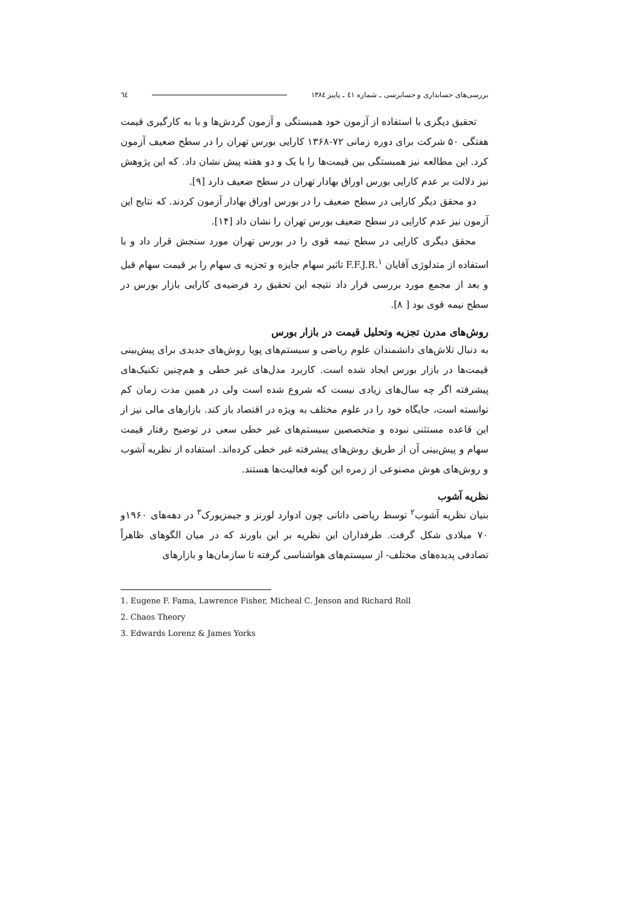بررسی‌های حسابداری و حسابرسی ـ شماره ٤١ ـ پاییز ١٣٨٤ ٦٤
تحقیق دیگری با استفاده از آزمون خود همبستگی و آزمون گردش‌ها و با به کارگیری قیمت هفتگی ۵۰ شرکت برای دوره زمانی ۷۲-۱۳۶۸ کارایی بورس تهران را در سطح ضعیف آزمون کرد. این مطالعه نیز همبستگی بین قیمت‌ها را با یک و دو هفته پیش نشان داد. که این پژوهش نیز دلالت بر عدم کارایی بورس اوراق بهادار تهران در سطح ضعیف دارد [۹].
دو محقق دیگر کارایی در سطح ضعیف را در بورس اوراق بهادار آزمون کردند. که نتایج این آزمون نیز عدم کارایی در سطح ضعیف بورس تهران را نشان داد [۱۴].
محقق دیگری کارایی در سطح نیمه قوی را در بورس تهران مورد سنجش قرار داد و با استفاده از متدلوژی آقایان F.F.J.R.<sup>۱</sup> تاثیر سهام جایزه و تجزیه ی سهام را بر قیمت سهام قبل و بعد از مجمع مورد بررسی قرار داد نتیجه این تحقیق رد فرضیه‌ی کارایی بازار بورس در سطح نیمه قوی بود [ ۸].
روش‌های مدرن تجزیه وتحلیل قیمت در بازار بورس
به دنبال تلاش‌های دانشمندان علوم ریاضی و سیستم‌های پویا روش‌های جدیدی برای پیش‌بینی قیمت‌ها در بازار بورس ایجاد شده است. کاربرد مدل‌های غیر خطی و هم‌چنین تکنیک‌های پیشرفته اگر چه سال‌های زیادی نیست که شروع شده است ولی در همین مدت زمان کم توانسته است، جایگاه خود را در علوم مختلف به ویژه در اقتصاد باز کند. بازارهای مالی نیز از این قاعده مستثنی نبوده و متخصصین سیستم‌های غیر خطی سعی در توضیح رفتار قیمت سهام و پیش‌بینی آن از طریق روش‌های پیشرفته غیر خطی کرده‌اند. استفاده از نظریه آشوب و روش‌های هوش مصنوعی از زمره این گونه فعالیت‌ها هستند.
نظریه آشوب
بنیان نظریه آشوب<sup>۲</sup> توسط ریاضی دانانی چون ادوارد لورنز و جیمزیورک<sup>۳</sup> در دهه‌های ۱۹۶۰و ۷۰ میلادی شکل گرفت. طرفداران این نظریه بر این باورند که در میان الگوهای ظاهراً تصادفی پدیده‌های مختلف- از سیستم‌های هواشناسی گرفته تا سازمان‌ها و بازارهای
1. Eugene F. Fama, Lawrence Fisher, Micheal C. Jenson and Richard Roll
2. Chaos Theory
3. Edwards Lorenz & James Yorks